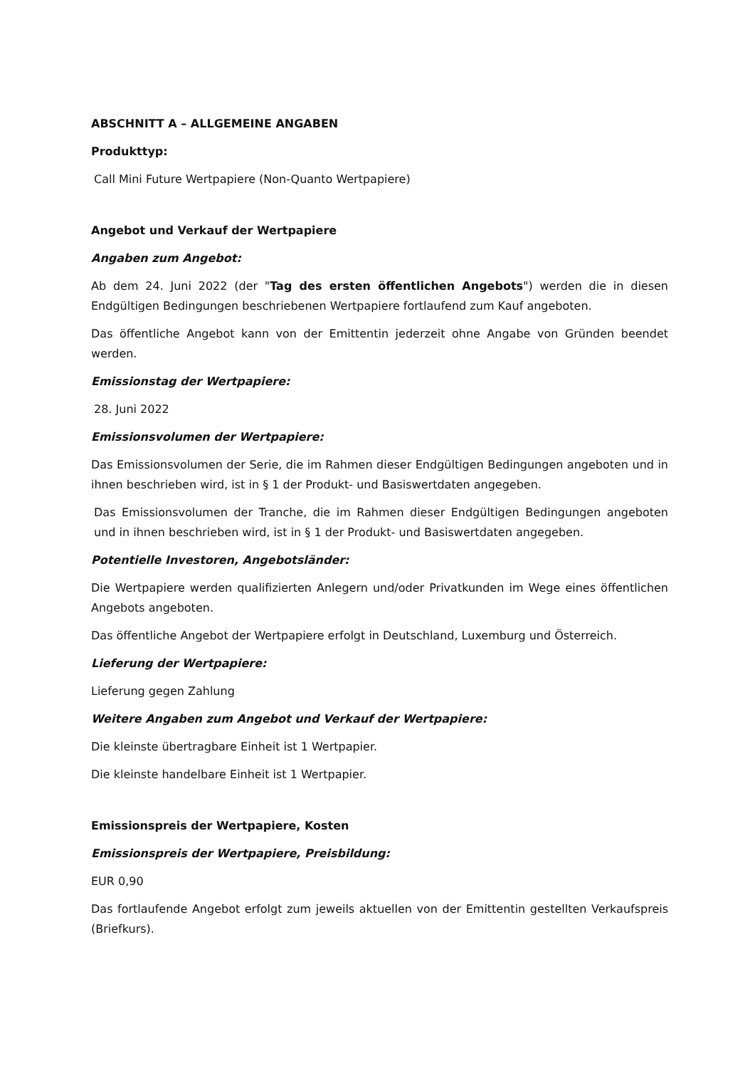ABSCHNITT A – ALLGEMEINE ANGABEN
Produkttyp:
Call Mini Future Wertpapiere (Non-Quanto Wertpapiere)
Angebot und Verkauf der Wertpapiere
Angaben zum Angebot:
Ab dem 24. Juni 2022 (der "Tag des ersten öffentlichen Angebots") werden die in diesen Endgültigen Bedingungen beschriebenen Wertpapiere fortlaufend zum Kauf angeboten.
Das öffentliche Angebot kann von der Emittentin jederzeit ohne Angabe von Gründen beendet werden.
Emissionstag der Wertpapiere:
28. Juni 2022
Emissionsvolumen der Wertpapiere:
Das Emissionsvolumen der Serie, die im Rahmen dieser Endgültigen Bedingungen angeboten und in ihnen beschrieben wird, ist in § 1 der Produkt- und Basiswertdaten angegeben.
Das Emissionsvolumen der Tranche, die im Rahmen dieser Endgültigen Bedingungen angeboten und in ihnen beschrieben wird, ist in § 1 der Produkt- und Basiswertdaten angegeben.
Potentielle Investoren, Angebotsländer:
Die Wertpapiere werden qualifizierten Anlegern und/oder Privatkunden im Wege eines öffentlichen Angebots angeboten.
Das öffentliche Angebot der Wertpapiere erfolgt in Deutschland, Luxemburg und Österreich.
Lieferung der Wertpapiere:
Lieferung gegen Zahlung
Weitere Angaben zum Angebot und Verkauf der Wertpapiere:
Die kleinste übertragbare Einheit ist 1 Wertpapier.
Die kleinste handelbare Einheit ist 1 Wertpapier.
Emissionspreis der Wertpapiere, Kosten
Emissionspreis der Wertpapiere, Preisbildung:
EUR 0,90
Das fortlaufende Angebot erfolgt zum jeweils aktuellen von der Emittentin gestellten Verkaufspreis (Briefkurs).